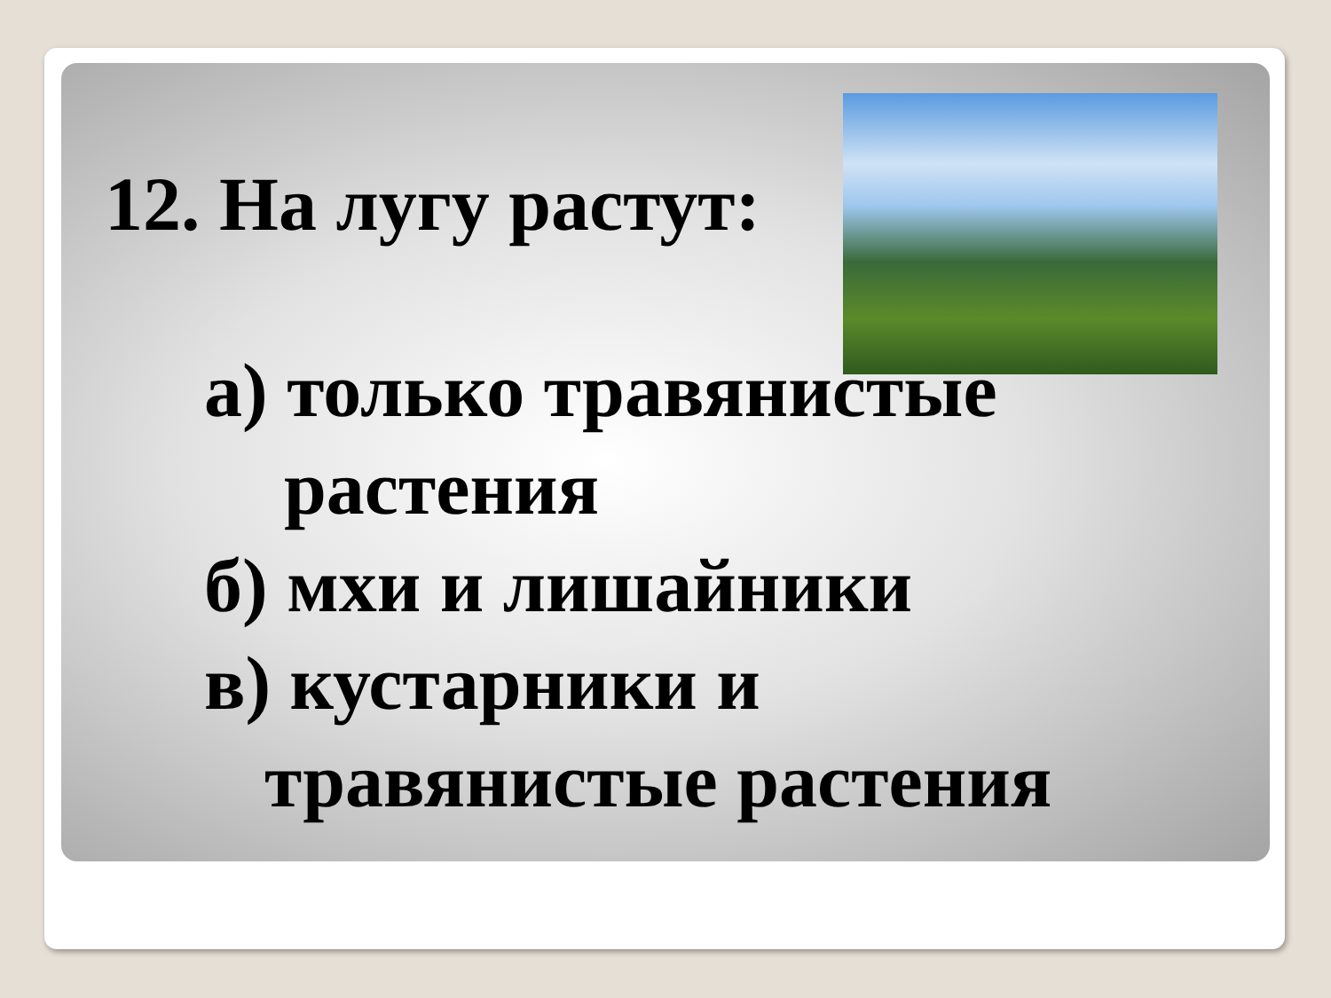12. На лугу растут:
а) только травянистые
растения
б) мхи и лишайники
в) кустарники и
травянистые растения